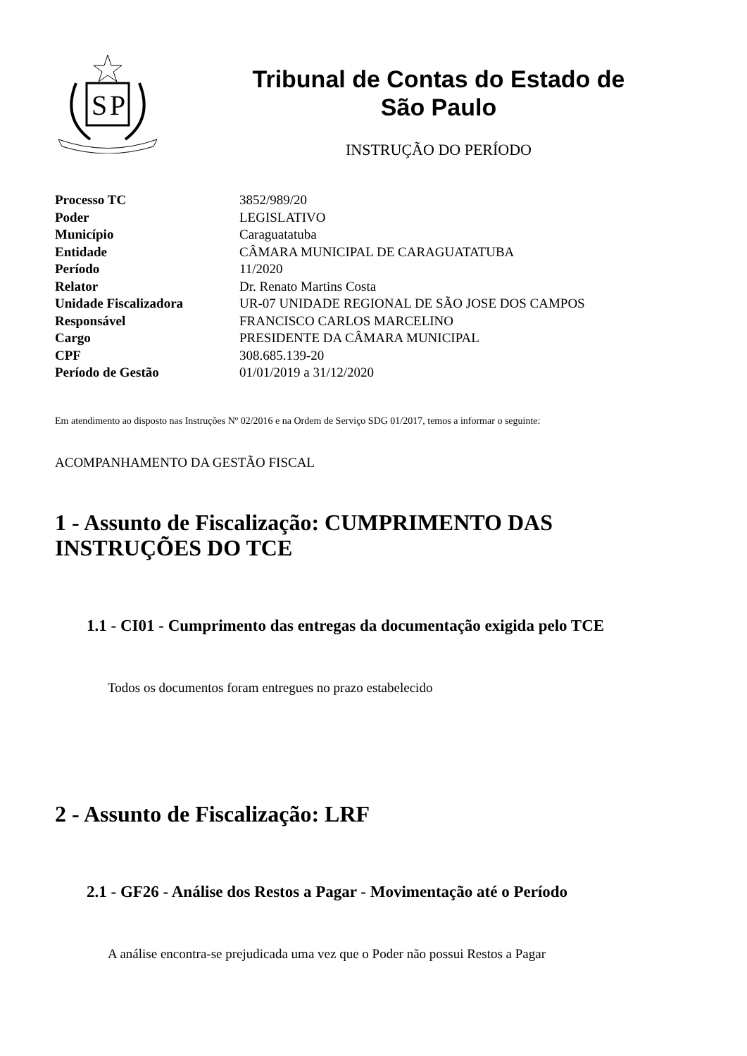S
P
Tribunal de Contas do Estado de
São Paulo
INSTRUÇÃO DO PERÍODO
| Processo TC | 3852/989/20 |
| Poder | LEGISLATIVO |
| Município | Caraguatatuba |
| Entidade | CÂMARA MUNICIPAL DE CARAGUATATUBA |
| Período | 11/2020 |
| Relator | Dr. Renato Martins Costa |
| Unidade Fiscalizadora | UR-07 UNIDADE REGIONAL DE SÃO JOSE DOS CAMPOS |
| Responsável | FRANCISCO CARLOS MARCELINO |
| Cargo | PRESIDENTE DA CÂMARA MUNICIPAL |
| CPF | 308.685.139-20 |
| Período de Gestão | 01/01/2019 a 31/12/2020 |
Em atendimento ao disposto nas Instruções Nº 02/2016 e na Ordem de Serviço SDG 01/2017, temos a informar o seguinte:
ACOMPANHAMENTO DA GESTÃO FISCAL
1 - Assunto de Fiscalização: CUMPRIMENTO DAS INSTRUÇÕES DO TCE
1.1 - CI01 - Cumprimento das entregas da documentação exigida pelo TCE
Todos os documentos foram entregues no prazo estabelecido
2 - Assunto de Fiscalização: LRF
2.1 - GF26 - Análise dos Restos a Pagar - Movimentação até o Período
A análise encontra-se prejudicada uma vez que o Poder não possui Restos a Pagar